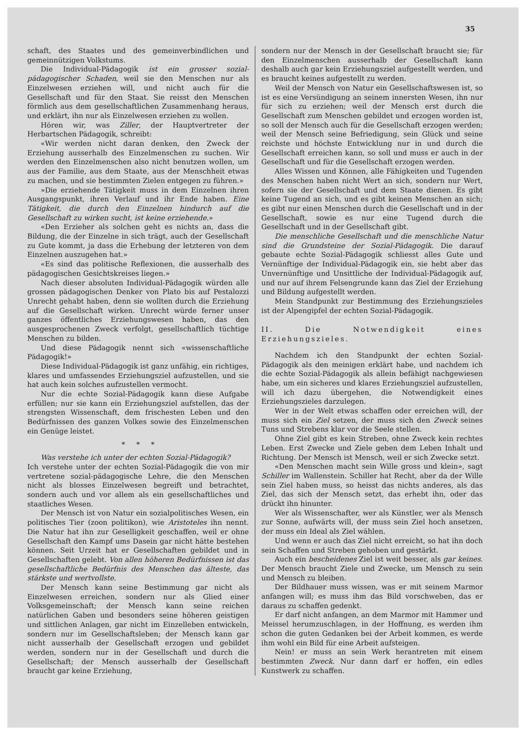35
schaft, des Staates und des gemeinverbindlichen und gemeinnützigen Volkstums.
Die Individual-Pädagogik ist ein grosser sozial-pädagogischer Schaden, weil sie den Menschen nur als Einzelwesen erziehen will, und nicht auch für die Gesellschaft und für den Staat. Sie reisst den Menschen förmlich aus dem gesellschaftlichen Zusammenhang heraus, und erklärt, ihn nur als Einzelwesen erziehen zu wollen.
Hören wir, was Ziller, der Hauptvertreter der Herbartschen Pädagogik, schreibt:
«Wir werden nicht daran denken, den Zweck der Erziehung ausserhalb des Einzelmenschen zu suchen. Wir werden den Einzelmenschen also nicht benutzen wollen, um aus der Familie, aus dem Staate, aus der Menschheit etwas zu machen, und sie bestimmten Zielen entgegen zu führen.»
»Die erziehende Tätigkeit muss in dem Einzelnen ihren Ausgangspunkt, ihren Verlauf und ihr Ende haben. Eine Tätigkeit, die durch den Einzelnen hindurch auf die Gesellschaft zu wirken sucht, ist keine erziehende.»
«Den Erzieher als solchen geht es nichts an, dass die Bildung, die der Einzelne in sich trägt, auch der Gesellschaft zu Gute kommt, ja dass die Erhebung der letzteren von dem Einzelnen auszugehen hat.»
«Es sind das politische Reflexionen, die ausserhalb des pädagogischen Gesichtskreises liegen.»
Nach dieser absoluten Individual-Pädagogik würden alle grossen pädagogischen Denker von Plato bis auf Pestalozzi Unrecht gehabt haben, denn sie wollten durch die Erziehung auf die Gesellschaft wirken. Unrecht würde ferner unser ganzes öffentliches Erziehungswesen haben, das den ausgesprochenen Zweck verfolgt, gesellschaftlich tüchtige Menschen zu bilden.
Und diese Pädagogik nennt sich «wissenschaftliche Pädagogik!»
Diese Individual-Pädagogik ist ganz unfähig, ein richtiges, klares und umfassendes Erziehungsziel aufzustellen, und sie hat auch kein solches aufzustellen vermocht.
Nur die echte Sozial-Pädagogik kann diese Aufgabe erfüllen; nur sie kann ein Erziehungsziel aufstellen, das der strengsten Wissenschaft, dem frischesten Leben und den Bedürfnissen des ganzen Volkes sowie des Einzelmenschen ein Genüge leistet.
* * *
Was verstehe ich unter der echten Sozial-Pädagogik?
Ich verstehe unter der echten Sozial-Pädagogik die von mir vertretene sozial-pädagogische Lehre, die den Menschen nicht als blosses Einzelwesen begreift und betrachtet, sondern auch und vor allem als ein gesellschaftliches und staatliches Wesen.
Der Mensch ist von Natur ein sozialpolitisches Wesen, ein politisches Tier (zoon politikon), wie Aristoteles ihn nennt. Die Natur hat ihn zur Geselligkeit geschaffen, weil er ohne Gesellschaft den Kampf ums Dasein gar nicht hätte bestehen können. Seit Urzeit hat er Gesellschaften gebildet und in Gesellschaften gelebt. Von allen höheren Bedürfnissen ist das gesellschaftliche Bedürfnis des Menschen das älteste, das stärkste und wertvollste.
Der Mensch kann seine Bestimmung gar nicht als Einzelwesen erreichen, sondern nur als Glied einer Volksgemeinschaft; der Mensch kann seine reichen natürlichen Gaben und besonders seine höheren geistigen und sittlichen Anlagen, gar nicht im Einzelleben entwickeln, sondern nur im Gesellschaftsleben; der Mensch kann gar nicht ausserhalb der Gesellschaft erzogen und gebildet werden, sondern nur in der Gesellschaft und durch die Gesellschaft; der Mensch ausserhalb der Gesellschaft braucht gar keine Erziehung,
sondern nur der Mensch in der Gesellschaft braucht sie; für den Einzelmenschen ausserhalb der Gesellschaft kann deshalb auch gar kein Erziehungsziel aufgestellt werden, und es braucht keines aufgestellt zu werden.
Weil der Mensch von Natur ein Gesellschaftswesen ist, so ist es eine Versündigung an seinem innersten Wesen, ihn nur für sich zu erziehen; weil der Mensch erst durch die Gesellschaft zum Menschen gebildet und erzogen worden ist, so soll der Mensch auch für die Gesellschaft erzogen werden; weil der Mensch seine Befriedigung, sein Glück und seine reichste und höchste Entwicklung nur in und durch die Gesellschaft erreichen kann, so soll und muss er auch in der Gesellschaft und für die Gesellschaft erzogen werden.
Alles Wissen und Können, alle Fähigkeiten und Tugenden des Menschen haben nicht Wert an sich, sondern nur Wert, sofern sie der Gesellschaft und dem Staate dienen. Es gibt keine Tugend an sich, und es gibt keinen Menschen an sich; es gibt nur einen Menschen durch die Gesellschaft und in der Gesellschaft, sowie es nur eine Tugend durch die Gesellschaft und in der Gesellschaft gibt.
Die menschliche Gesellschaft und die menschliche Natur sind die Grundsteine der Sozial-Pädagogik. Die darauf gebaute echte Sozial-Pädagogik schliesst alles Gute und Vernünftige der Individual-Pädagogik ein, sie hebt aber das Unvernünftige und Unsittliche der Individual-Pädagogik auf, und nur auf ihrem Felsengrunde kann das Ziel der Erziehung und Bildung aufgestellt werden.
Mein Standpunkt zur Bestimmung des Erziehungszieles ist der Alpengipfel der echten Sozial-Pädagogik.
II. Die Notwendigkeit eines Erziehungszieles.
Nachdem ich den Standpunkt der echten Sozial-Pädagogik als den meinigen erklärt habe, und nachdem ich die echte Sozial-Pädagogik als allein befähigt nachgewiesen habe, um ein sicheres und klares Erziehungsziel aufzustellen, will ich dazu übergehen, die Notwendigkeit eines Erziehungszieles darzulegen.
Wer in der Welt etwas schaffen oder erreichen will, der muss sich ein Ziel setzen, der muss sich den Zweck seines Tuns und Strebens klar vor die Seele stellen.
Ohne Ziel gibt es kein Streben, ohne Zweck kein rechtes Leben. Erst Zwecke und Ziele geben dem Leben Inhalt und Richtung. Der Mensch ist Mensch, weil er sich Zwecke setzt.
«Den Menschen macht sein Wille gross und klein», sagt Schiller im Wallenstein. Schiller hat Recht, aber da der Wille sein Ziel haben muss, so heisst das nichts anderes, als das Ziel, das sich der Mensch setzt, das erhebt ihn, oder das drückt ihn hinunter.
Wer als Wissenschafter, wer als Künstler, wer als Mensch zur Sonne, aufwärts will, der muss sein Ziel hoch ansetzen, der muss ein Ideal als Ziel wählen.
Und wenn er auch das Ziel nicht erreicht, so hat ihn doch sein Schaffen und Streben gehoben und gestärkt.
Auch ein bescheidenes Ziel ist weit besser, als gar keines. Der Mensch braucht Ziele und Zwecke, um Mensch zu sein und Mensch zu bleiben.
Der Bildhauer muss wissen, was er mit seinem Marmor anfangen will; es muss ihm das Bild vorschweben, das er daraus zu schaffen gedenkt.
Er darf nicht anfangen, an dem Marmor mit Hammer und Meissel herumzuschlagen, in der Hoffnung, es werden ihm schon die guten Gedanken bei der Arbeit kommen, es werde ihm wohl ein Bild für eine Arbeit aufsteigen.
Nein! er muss an sein Werk herantreten mit einem bestimmten Zweck. Nur dann darf er hoffen, ein edles Kunstwerk zu schaffen.